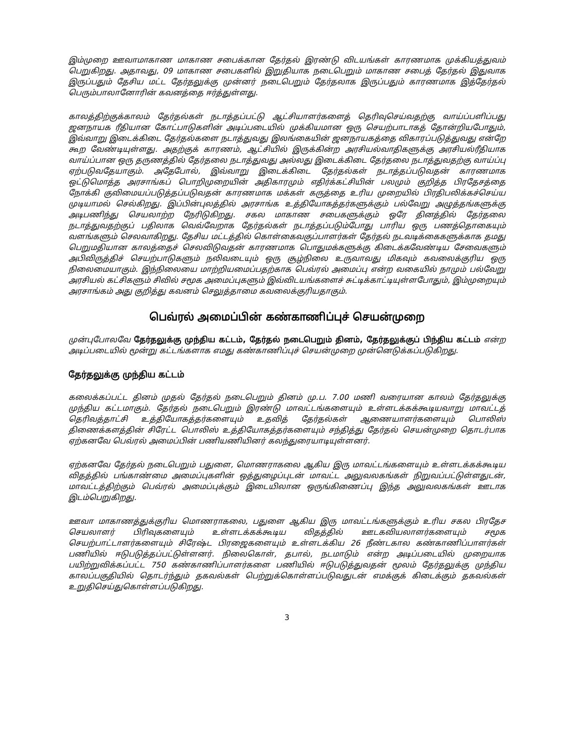இம்முறை ஊவாமாகாண மாகாண சபைக்கான தேர்தல் இரண்டு விடயங்கள் காரணமாக முக்கியத்துவம் பெறுகிறது. அதாவது, 09 மாகாண சபைகளில் இறுதியாக நடைபெறும் மாகாண சபைத் தேர்தல் இதுவாக இருப்பதும் தேசிய மட்ட தேர்தலுக்கு முன்னர் நடைபெறும் தேர்தலாக இருப்பதும் காரணமாக இத்தேர்தல் பெரும்பாலானோரின் கவனத்தை ஈர்த்துள்ளது.
காலத்திற்குக்காலம் தேர்தல்கள் நடாத்தப்பட்டு ஆட்சியாளர்களைத் தெரிவுசெய்வதற்கு வாய்ப்பளிப்பது ஜனநாயக ரீதியான கோட்பாடுகளின் அடிப்படையில் முக்கியமான ஒரு செயற்பாடாகத் தோன்றியபோதும், இவ்வாறு இடைக்கிடை தேர்தல்களை நடாத்துவது இலங்கையின் ஜனநாயகத்தை விகாரப்படுத்துவது என்றே கூற வேண்டியுள்ளது. அதற்குக் காரணம், ஆட்சியில் இருக்கின்ற அரசியல்வாதிகளுக்கு அரசியல்ரீதியாக வாய்ப்பான ஒரு தருணத்தில் தேர்தலை நடாத்துவது அல்லது இடைக்கிடை தேர்தலை நடாத்துவதற்கு வாய்ப்பு ஏற்படுவதேயாகும். அதேபோல், இவ்வாறு இடைக்கிடை தேர்தல்கள் நடாத்தப்படுவதன் காரணமாக ஒட்டுமொத்த அரசாங்கப் பொறிமுறையின் அதிகாரமும் எதிர்க்கட்சியின் பலமும் குறித்த பிரதேசத்தை நோக்கி குவிமையப்படுத்தப்படுவதன் காரணமாக மக்கள் கருத்தை உரிய முறையில் பிரதிபலிக்கச்செய்ய முடியாமல் செல்கிறது. இப்பின்புலத்தில் அரசாங்க உத்தியோகத்தர்களுக்கும் பல்வேறு அழுத்தங்களுக்கு அடிபணிந்து செயலாற்ற நேரிடுகிறது. சகல மாகாண சபைகளுக்கும் ஒரே தினத்தில் தேர்தலை நடாத்துவதற்குப் பதிலாக வெவ்வேறாக தேர்தல்கள் நடாத்தப்படும்போது பாரிய ஒரு பணத்தொகையும் வளங்களும் செலவாகிறது. தேசிய மட்டத்தில் கொள்கைவகுப்பாளர்கள் தேர்தல் நடவடிக்கைகளுக்காக தமது பெறுமதியான காலத்தைச் செலவிடுவதன் காரணமாக பொதுமக்களுக்கு கிடைக்கவேண்டிய சேவைகளும் அபிவிருத்திச் செயற்பாடுகளும் நலிவடையும் ஒரு சூழ்நிலை உருவாவது மிகவும் கவலைக்குரிய ஒரு நிலைமையாகும். இந்நிலையை மாற்றியமைப்பதற்காக பெவ்ரல் அமைப்பு என்ற வகையில் நாமும் பல்வேறு அரசியல் கட்சிகளும் சிவில் சமூக அமைப்புகளும் இவ்விடயங்களைச் சுட்டிக்காட்டியுள்ளபோதும், இம்முறையும் அரசாங்கம் அது குறித்து கவனம் செலுத்தாமை கவலைக்குரியதாகும்.
பெவ்ரல் அமைப்பின் கண்காணிப்புச் செயன்முறை
முன்புபோலவே தேர்தலுக்கு முந்திய கட்டம், தேர்தல் நடைபெறும் தினம், தேர்தலுக்குப் பிந்திய கட்டம் என்ற அடிப்படையில் மூன்று கட்டங்களாக எமது கண்காணிப்புச் செயன்முறை முன்னெடுக்கப்படுகிறது.
தேர்தலுக்கு முந்திய கட்டம்
கலைக்கப்பட்ட தினம் முதல் தேர்தல் நடைபெறும் தினம் மு.ப. 7.00 மணி வரையான காலம் தேர்தலுக்கு முந்திய கட்டமாகும். தேர்தல் நடைபெறும் இரண்டு மாவட்டங்களையும் உள்ளடக்கக்கூடியவாறு மாவட்டத் தெரிவத்தாட்சி உத்தியோகத்தர்களையும் உதவித் தேர்தல்கள் ஆணையாளர்களையும் பொலிஸ் திணைக்களத்தின் சிரேட்ட பொலிஸ் உத்தியோகத்தர்களையும் சந்தித்து தேர்தல் செயன்முறை தொடர்பாக ஏற்கனவே பெவ்ரல் அமைப்பின் பணியணியினர் கலந்துரையாடியுள்ளனர்.
ஏற்கனவே தேர்தல் நடைபெறும் பதுளை, மொணராகலை ஆகிய இரு மாவட்டங்களையும் உள்ளடக்கக்கூடிய விதத்தில் பங்காண்மை அமைப்புகளின் ஒத்துழைப்புடன் மாவட்ட அலுவலகங்கள் நிறுவப்பட்டுள்ளதுடன், மாவட்டத்திற்கும் பெவ்ரல் அமைப்புக்கும் இடையிலான ஒருங்கிணைப்பு இந்த அலுவலகங்கள் ஊடாக இடம்பெறுகிறது.
ஊவா மாகாணத்துக்குரிய மொணராகலை, பதுளை ஆகிய இரு மாவட்டங்களுக்கும் உரிய சகல பிரதேச செயலாளர் பிரிவுகளையும் உள்ளடக்கக்கூடிய விதத்தில் ஊடகவியலாளர்களையும் சமூக செயற்பாட்டாளர்களையும் சிரேஷ்ட பிரஜைகளையும் உள்ளடக்கிய 26 நீண்டகால கண்காணிப்பாளர்கள் பணியில் ஈடுபடுத்தப்பட்டுள்ளனர். நிலைகொள், தபால், நடமாடும் என்ற அடிப்படையில் முறையாக பயிற்றுவிக்கப்பட்ட 750 கண்காணிப்பாளர்களை பணியில் ஈடுபடுத்துவதன் மூலம் தேர்தலுக்கு முந்திய காலப்பகுதியில் தொடர்ந்தும் தகவல்கள் பெற்றுக்கொள்ளப்படுவதுடன் எமக்குக் கிடைக்கும் தகவல்கள் உறுதிசெய்துகொள்ளப்படுகிறது.
3